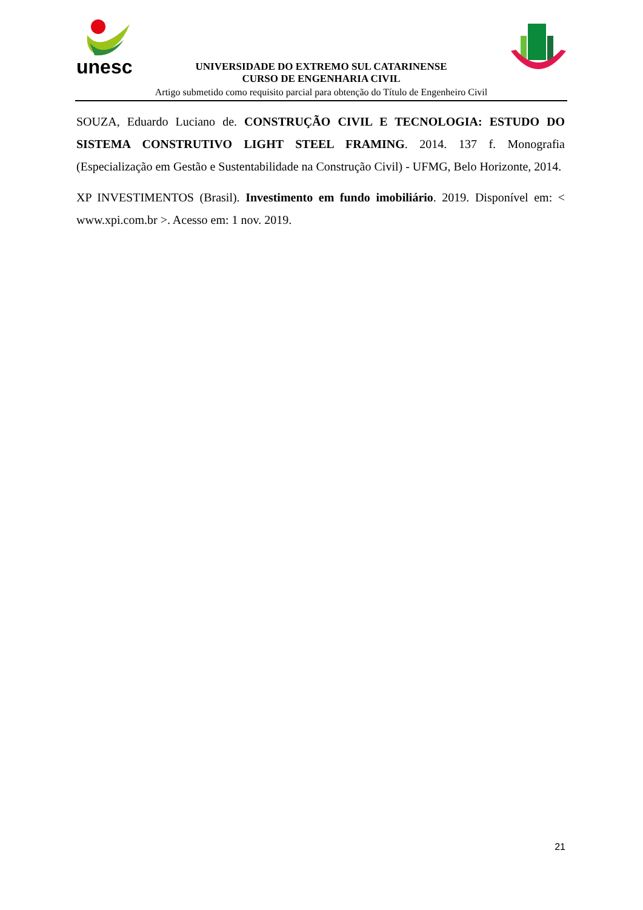unesc
UNIVERSIDADE DO EXTREMO SUL CATARINENSE
CURSO DE ENGENHARIA CIVIL
Artigo submetido como requisito parcial para obtenção do Título de Engenheiro Civil
SOUZA, Eduardo Luciano de. CONSTRUÇÃO CIVIL E TECNOLOGIA: ESTUDO DO SISTEMA CONSTRUTIVO LIGHT STEEL FRAMING. 2014. 137 f. Monografia (Especialização em Gestão e Sustentabilidade na Construção Civil) - UFMG, Belo Horizonte, 2014.
XP INVESTIMENTOS (Brasil). Investimento em fundo imobiliário. 2019. Disponível em: < www.xpi.com.br >. Acesso em: 1 nov. 2019.
21